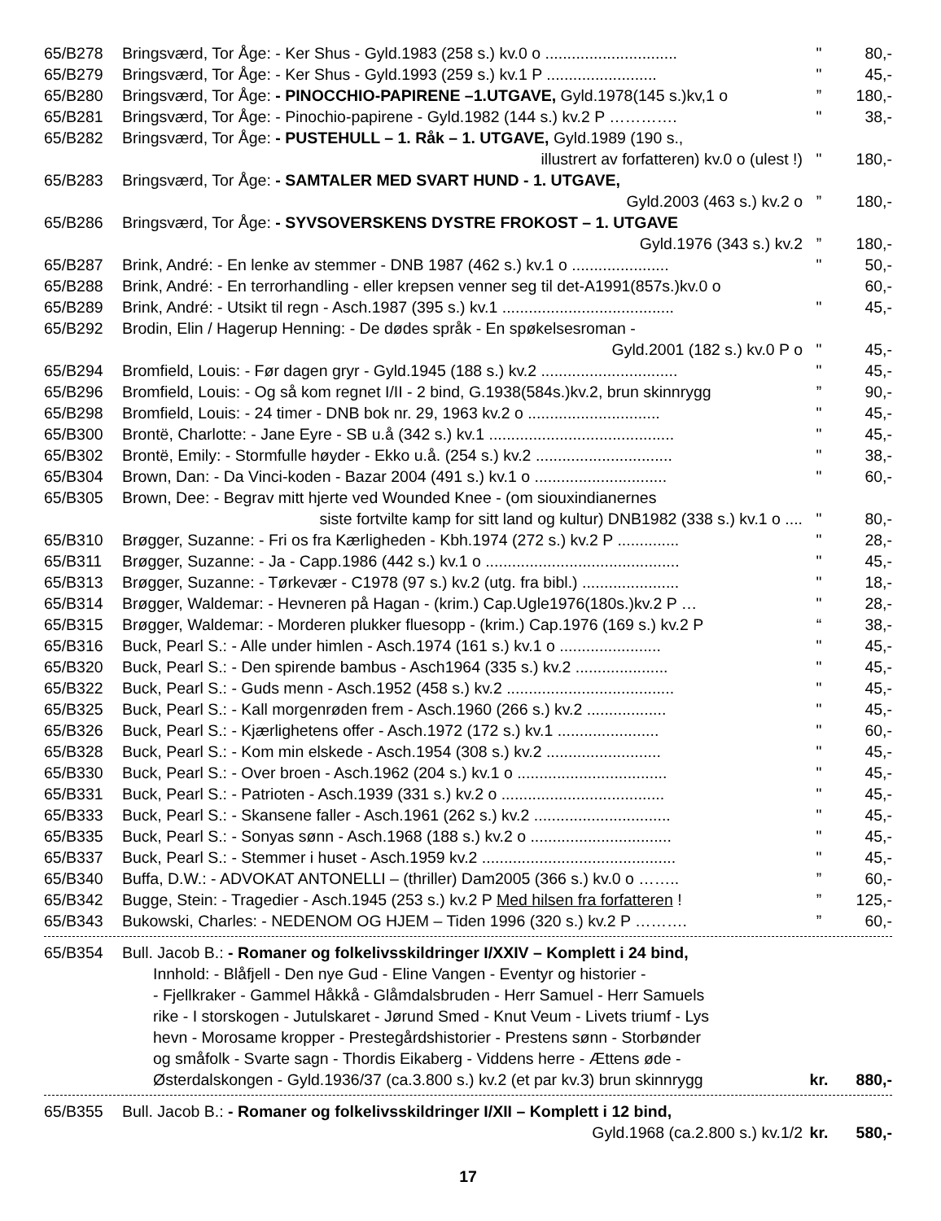| 65/B278 | Bringsværd, Tor Åge: - Ker Shus - Gyld.1983 (258 s.) kv.0 o .............................. | " | 80,- |
| 65/B279 | Bringsværd, Tor Åge: - Ker Shus - Gyld.1993 (259 s.) kv.1 P ......................... | " | 45,- |
| 65/B280 | Bringsværd, Tor Åge: - PINOCCHIO-PAPIRENE –1.UTGAVE, Gyld.1978(145 s.)kv,1 o | ” | 180,- |
| 65/B281 | Bringsværd, Tor Åge: - Pinochio-papirene - Gyld.1982 (144 s.) kv.2 P …………. | " | 38,- |
| 65/B282 | Bringsværd, Tor Åge: - PUSTEHULL – 1. Råk – 1. UTGAVE, Gyld.1989 (190 s., | | |
| | illustrert av forfatteren) kv.0 o (ulest !) | " | 180,- |
| 65/B283 | Bringsværd, Tor Åge: - SAMTALER MED SVART HUND - 1. UTGAVE, | | |
| | Gyld.2003 (463 s.) kv.2 o | ” | 180,- |
| 65/B286 | Bringsværd, Tor Åge: - SYVSOVERSKENS DYSTRE FROKOST – 1. UTGAVE | | |
| | Gyld.1976 (343 s.) kv.2 | ” | 180,- |
| 65/B287 | Brink, André: - En lenke av stemmer - DNB 1987 (462 s.) kv.1 o ...................... | " | 50,- |
| 65/B288 | Brink, André: - En terrorhandling - eller krepsen venner seg til det-A1991(857s.)kv.0 o | | 60,- |
| 65/B289 | Brink, André: - Utsikt til regn - Asch.1987 (395 s.) kv.1 ....................................... | " | 45,- |
| 65/B292 | Brodin, Elin / Hagerup Henning: - De dødes språk - En spøkelsesroman - | | |
| | Gyld.2001 (182 s.) kv.0 P o | " | 45,- |
| 65/B294 | Bromfield, Louis: - Før dagen gryr - Gyld.1945 (188 s.) kv.2 ............................... | " | 45,- |
| 65/B296 | Bromfield, Louis: - Og så kom regnet I/II - 2 bind, G.1938(584s.)kv.2, brun skinnrygg | ” | 90,- |
| 65/B298 | Bromfield, Louis: - 24 timer - DNB bok nr. 29, 1963 kv.2 o .............................. | " | 45,- |
| 65/B300 | Brontë, Charlotte: - Jane Eyre - SB u.å (342 s.) kv.1 .......................................... | " | 45,- |
| 65/B302 | Brontë, Emily: - Stormfulle høyder - Ekko u.å. (254 s.) kv.2 ............................... | " | 38,- |
| 65/B304 | Brown, Dan: - Da Vinci-koden - Bazar 2004 (491 s.) kv.1 o .............................. | " | 60,- |
| 65/B305 | Brown, Dee: - Begrav mitt hjerte ved Wounded Knee - (om siouxindianernes | | |
| | siste fortvilte kamp for sitt land og kultur) DNB1982 (338 s.) kv.1 o .... | " | 80,- |
| 65/B310 | Brøgger, Suzanne: - Fri os fra Kærligheden - Kbh.1974 (272 s.) kv.2 P .............. | " | 28,- |
| 65/B311 | Brøgger, Suzanne: - Ja - Capp.1986 (442 s.) kv.1 o ............................................ | " | 45,- |
| 65/B313 | Brøgger, Suzanne: - Tørkevær - C1978 (97 s.) kv.2 (utg. fra bibl.) ...................... | " | 18,- |
| 65/B314 | Brøgger, Waldemar: - Hevneren på Hagan - (krim.) Cap.Ugle1976(180s.)kv.2 P … | " | 28,- |
| 65/B315 | Brøgger, Waldemar: - Morderen plukker fluesopp - (krim.) Cap.1976 (169 s.) kv.2 P | “ | 38,- |
| 65/B316 | Buck, Pearl S.: - Alle under himlen - Asch.1974 (161 s.) kv.1 o ....................... | " | 45,- |
| 65/B320 | Buck, Pearl S.: - Den spirende bambus - Asch1964 (335 s.) kv.2 ..................... | " | 45,- |
| 65/B322 | Buck, Pearl S.: - Guds menn - Asch.1952 (458 s.) kv.2 ...................................... | " | 45,- |
| 65/B325 | Buck, Pearl S.: - Kall morgenrøden frem - Asch.1960 (266 s.) kv.2 .................. | " | 45,- |
| 65/B326 | Buck, Pearl S.: - Kjærlighetens offer - Asch.1972 (172 s.) kv.1 ....................... | " | 60,- |
| 65/B328 | Buck, Pearl S.: - Kom min elskede - Asch.1954 (308 s.) kv.2 .......................... | " | 45,- |
| 65/B330 | Buck, Pearl S.: - Over broen - Asch.1962 (204 s.) kv.1 o .................................. | " | 45,- |
| 65/B331 | Buck, Pearl S.: - Patrioten - Asch.1939 (331 s.) kv.2 o ..................................... | " | 45,- |
| 65/B333 | Buck, Pearl S.: - Skansene faller - Asch.1961 (262 s.) kv.2 ............................... | " | 45,- |
| 65/B335 | Buck, Pearl S.: - Sonyas sønn - Asch.1968 (188 s.) kv.2 o ................................ | " | 45,- |
| 65/B337 | Buck, Pearl S.: - Stemmer i huset - Asch.1959 kv.2 ............................................ | " | 45,- |
| 65/B340 | Buffa, D.W.: - ADVOKAT ANTONELLI – (thriller) Dam2005 (366 s.) kv.0 o …….. | ” | 60,- |
| 65/B342 | Bugge, Stein: - Tragedier - Asch.1945 (253 s.) kv.2 P Med hilsen fra forfatteren ! | ” | 125,- |
| 65/B343 | Bukowski, Charles: - NEDENOM OG HJEM – Tiden 1996 (320 s.) kv.2 P ………. | ” | 60,- |
| 65/B354 | Bull. Jacob B.: - Romaner og folkelivsskildringer I/XXIV – Komplett i 24 bind, | | |
Innhold: - Blåfjell - Den nye Gud - Eline Vangen - Eventyr og historier -
- Fjellkraker - Gammel Håkkå - Glåmdalsbruden - Herr Samuel - Herr Samuels
rike - I storskogen - Jutulskaret - Jørund Smed - Knut Veum - Livets triumf - Lys
hevn - Morosame kropper - Prestegårdshistorier - Prestens sønn - Storbønder
og småfolk - Svarte sagn - Thordis Eikaberg - Viddens herre - Ættens øde -
| Østerdalskongen - Gyld.1936/37 (ca.3.800 s.) kv.2 (et par kv.3) brun skinnrygg | kr. | 880,- |
| 65/B355 | Bull. Jacob B.: - Romaner og folkelivsskildringer I/XII – Komplett i 12 bind, | | |
| | Gyld.1968 (ca.2.800 s.) kv.1/2 | kr. | 580,- |
17